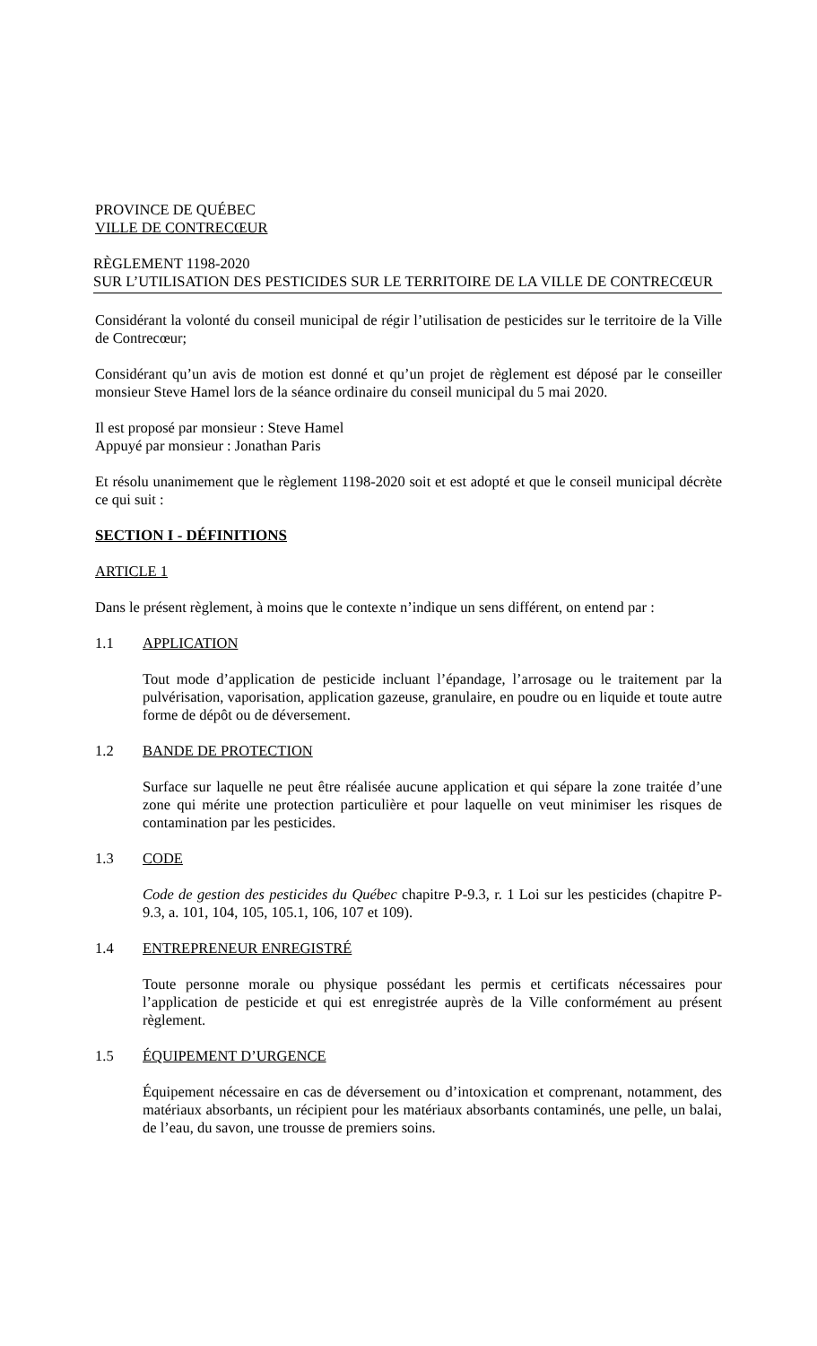PROVINCE DE QUÉBEC
VILLE DE CONTRECŒUR
RÈGLEMENT 1198-2020
SUR L’UTILISATION DES PESTICIDES SUR LE TERRITOIRE DE LA VILLE DE CONTRECŒUR
Considérant la volonté du conseil municipal de régir l’utilisation de pesticides sur le territoire de la Ville de Contrecœur;
Considérant qu’un avis de motion est donné et qu’un projet de règlement est déposé par le conseiller monsieur Steve Hamel lors de la séance ordinaire du conseil municipal du 5 mai 2020.
Il est proposé par monsieur : Steve Hamel
Appuyé par monsieur : Jonathan Paris
Et résolu unanimement que le règlement 1198-2020 soit et est adopté et que le conseil municipal décrète ce qui suit :
SECTION I - DÉFINITIONS
ARTICLE 1
Dans le présent règlement, à moins que le contexte n’indique un sens différent, on entend par :
1.1 APPLICATION
Tout mode d’application de pesticide incluant l’épandage, l’arrosage ou le traitement par la pulvérisation, vaporisation, application gazeuse, granulaire, en poudre ou en liquide et toute autre forme de dépôt ou de déversement.
1.2 BANDE DE PROTECTION
Surface sur laquelle ne peut être réalisée aucune application et qui sépare la zone traitée d’une zone qui mérite une protection particulière et pour laquelle on veut minimiser les risques de contamination par les pesticides.
1.3 CODE
Code de gestion des pesticides du Québec chapitre P-9.3, r. 1 Loi sur les pesticides (chapitre P-9.3, a. 101, 104, 105, 105.1, 106, 107 et 109).
1.4 ENTREPRENEUR ENREGISTRÉ
Toute personne morale ou physique possédant les permis et certificats nécessaires pour l’application de pesticide et qui est enregistrée auprès de la Ville conformément au présent règlement.
1.5 ÉQUIPEMENT D’URGENCE
Équipement nécessaire en cas de déversement ou d’intoxication et comprenant, notamment, des matériaux absorbants, un récipient pour les matériaux absorbants contaminés, une pelle, un balai, de l’eau, du savon, une trousse de premiers soins.